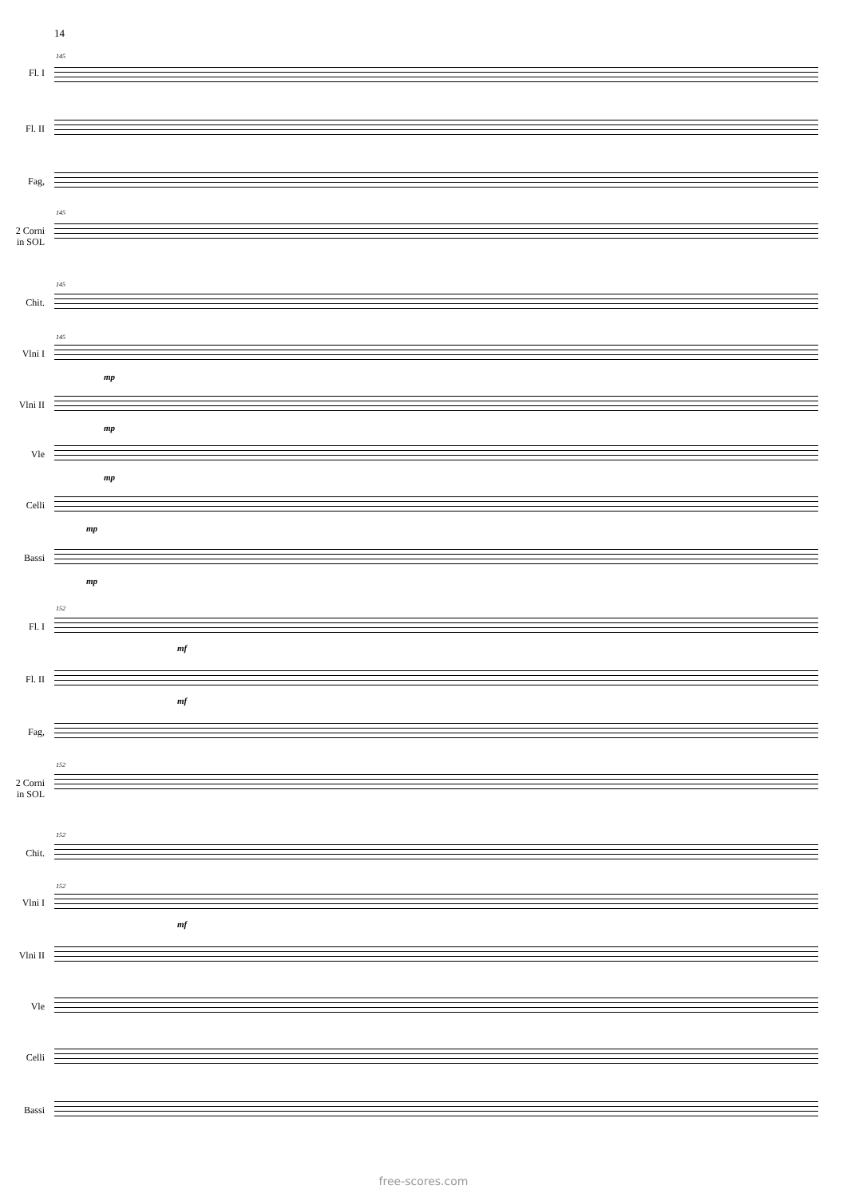14
145
Fl. I
Fl. II
Fag,
145
2 Corni
in SOL
145
Chit.
145
Vlni I
mp
Vlni II
mp
Vle
mp
Celli
mp
Bassi
mp
152
Fl. I
mf
Fl. II
mf
Fag,
152
2 Corni
in SOL
152
Chit.
152
Vlni I
mf
Vlni II
Vle
Celli
Bassi
free-scores.com